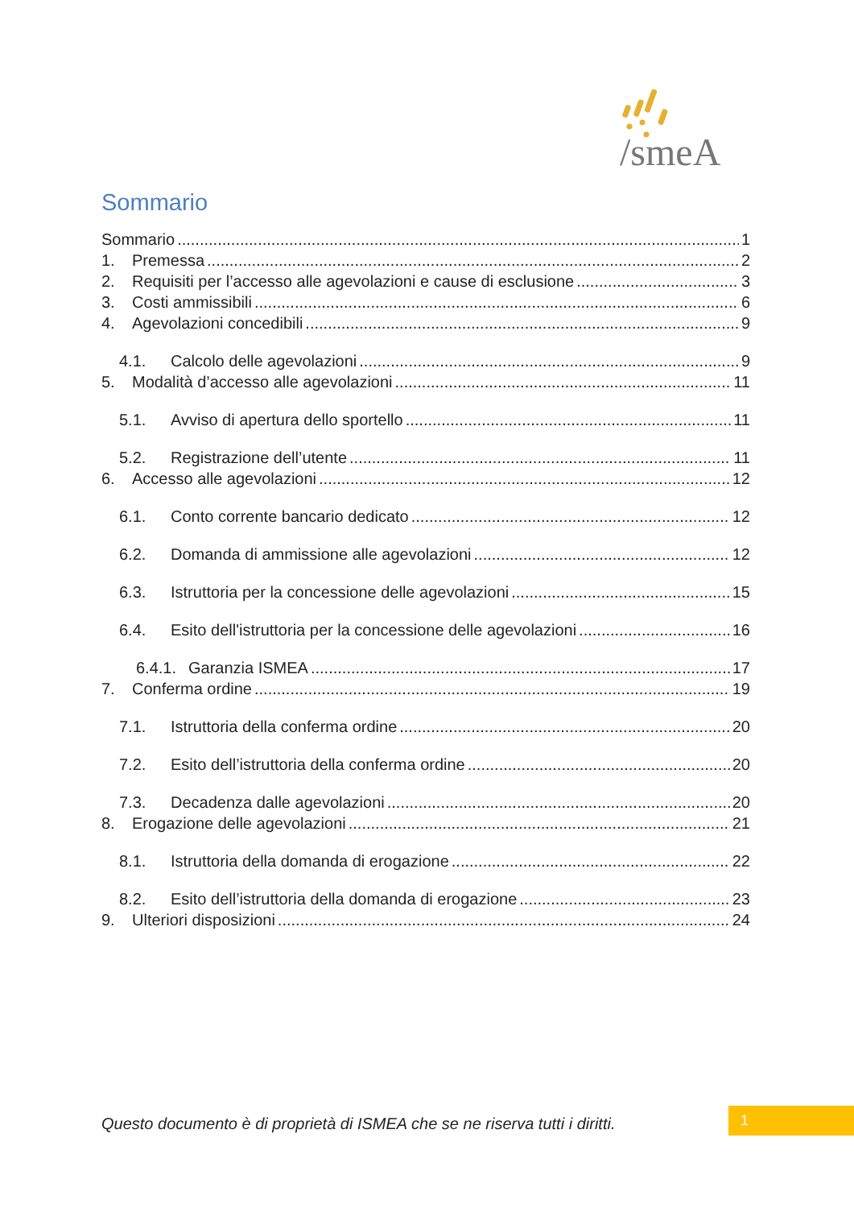/smeA
Sommario
Sommario 1
1. Premessa 2
2. Requisiti per l’accesso alle agevolazioni e cause di esclusione 3
3. Costi ammissibili 6
4. Agevolazioni concedibili 9
4.1. Calcolo delle agevolazioni 9
5. Modalità d’accesso alle agevolazioni 11
5.1. Avviso di apertura dello sportello 11
5.2. Registrazione dell’utente 11
6. Accesso alle agevolazioni 12
6.1. Conto corrente bancario dedicato 12
6.2. Domanda di ammissione alle agevolazioni 12
6.3. Istruttoria per la concessione delle agevolazioni 15
6.4. Esito dell'istruttoria per la concessione delle agevolazioni 16
6.4.1. Garanzia ISMEA 17
7. Conferma ordine 19
7.1. Istruttoria della conferma ordine 20
7.2. Esito dell’istruttoria della conferma ordine 20
7.3. Decadenza dalle agevolazioni 20
8. Erogazione delle agevolazioni 21
8.1. Istruttoria della domanda di erogazione 22
8.2. Esito dell’istruttoria della domanda di erogazione 23
9. Ulteriori disposizioni 24
Questo documento è di proprietà di ISMEA che se ne riserva tutti i diritti.
1